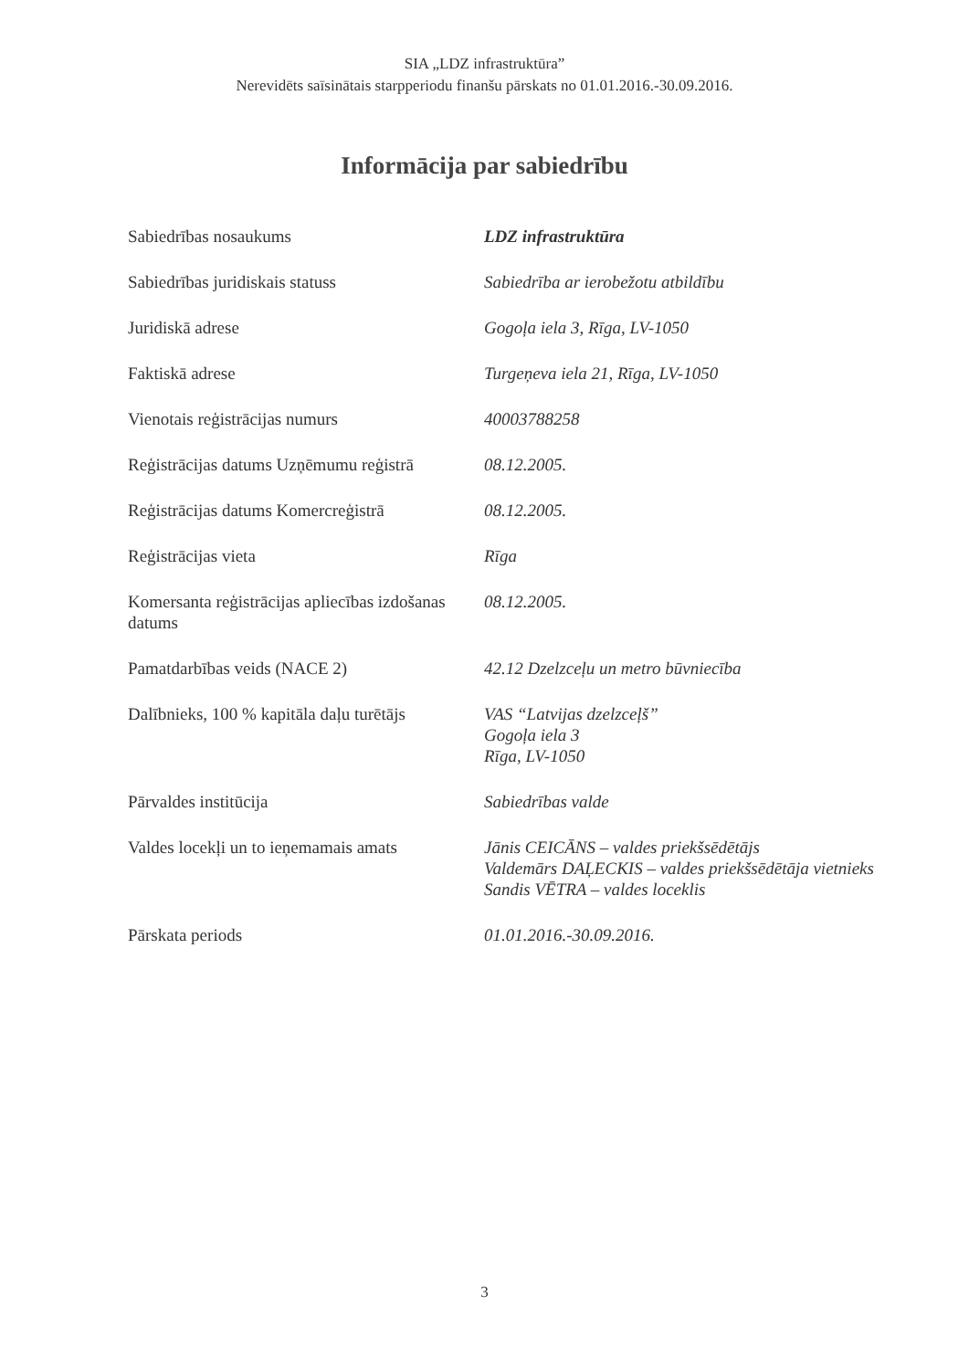SIA „LDZ infrastruktūra”
Nerevidēts saīsinātais starpperiodu finanšu pārskats no 01.01.2016.-30.09.2016.
Informācija par sabiedrību
| Sabiedrības nosaukums | LDZ infrastruktūra |
| Sabiedrības juridiskais statuss | Sabiedrība ar ierobežotu atbildību |
| Juridiskā adrese | Gogoļa iela 3, Rīga, LV-1050 |
| Faktiskā adrese | Turgeņeva iela 21, Rīga, LV-1050 |
| Vienotais reģistrācijas numurs | 40003788258 |
| Reģistrācijas datums Uzņēmumu reģistrā | 08.12.2005. |
| Reģistrācijas datums Komercreģistrā | 08.12.2005. |
| Reģistrācijas vieta | Rīga |
| Komersanta reģistrācijas apliecības izdošanas datums | 08.12.2005. |
| Pamatdarbības veids (NACE 2) | 42.12 Dzelzceļu un metro būvniecība |
| Dalībnieks, 100 % kapitāla daļu turētājs | VAS “Latvijas dzelzceļš” Gogoļa iela 3 Rīga, LV-1050 |
| Pārvaldes institūcija | Sabiedrības valde |
| Valdes locekļi un to ieņemamais amats | Jānis CEICĀNS – valdes priekšsēdētājs Valdemārs DAĻECKIS – valdes priekšsēdētāja vietnieks Sandis VĒTRA – valdes loceklis |
| Pārskata periods | 01.01.2016.-30.09.2016. |
3